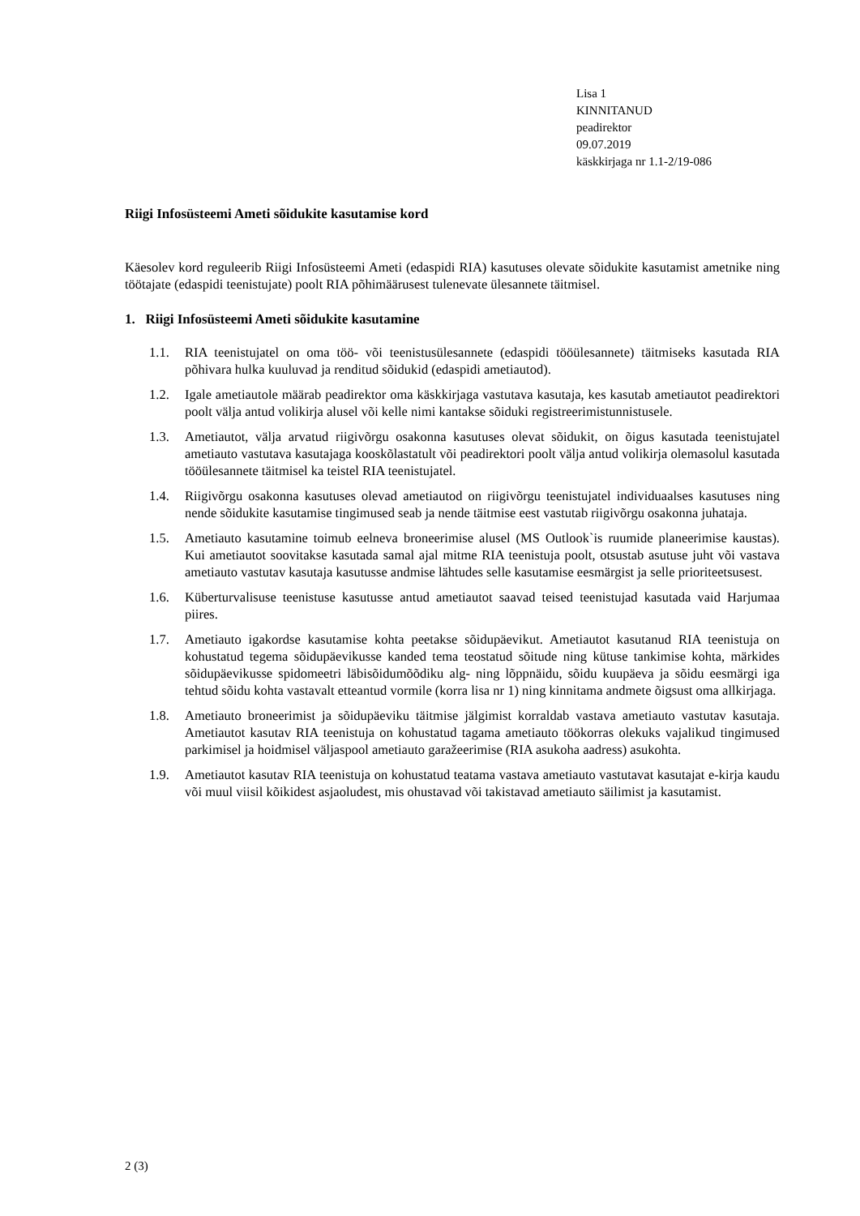Lisa 1
KINNITANUD
peadirektor
09.07.2019
käskkirjaga nr 1.1-2/19-086
Riigi Infosüsteemi Ameti sõidukite kasutamise kord
Käesolev kord reguleerib Riigi Infosüsteemi Ameti (edaspidi RIA) kasutuses olevate sõidukite kasutamist ametnike ning töötajate (edaspidi teenistujate) poolt RIA põhimäärusest tulenevate ülesannete täitmisel.
1. Riigi Infosüsteemi Ameti sõidukite kasutamine
1.1. RIA teenistujatel on oma töö- või teenistusülesannete (edaspidi tööülesannete) täitmiseks kasutada RIA põhivara hulka kuuluvad ja renditud sõidukid (edaspidi ametiautod).
1.2. Igale ametiautole määrab peadirektor oma käskkirjaga vastutava kasutaja, kes kasutab ametiautot peadirektori poolt välja antud volikirja alusel või kelle nimi kantakse sõiduki registreerimistunnistusele.
1.3. Ametiautot, välja arvatud riigivõrgu osakonna kasutuses olevat sõidukit, on õigus kasutada teenistujatel ametiauto vastutava kasutajaga kooskõlastatult või peadirektori poolt välja antud volikirja olemasolul kasutada tööülesannete täitmisel ka teistel RIA teenistujatel.
1.4. Riigivõrgu osakonna kasutuses olevad ametiautod on riigivõrgu teenistujatel individuaalses kasutuses ning nende sõidukite kasutamise tingimused seab ja nende täitmise eest vastutab riigivõrgu osakonna juhataja.
1.5. Ametiauto kasutamine toimub eelneva broneerimise alusel (MS Outlook`is ruumide planeerimise kaustas). Kui ametiautot soovitakse kasutada samal ajal mitme RIA teenistuja poolt, otsustab asutuse juht või vastava ametiauto vastutav kasutaja kasutusse andmise lähtudes selle kasutamise eesmärgist ja selle prioriteetsusest.
1.6. Küberturvalisuse teenistuse kasutusse antud ametiautot saavad teised teenistujad kasutada vaid Harjumaa piires.
1.7. Ametiauto igakordse kasutamise kohta peetakse sõidupäevikut. Ametiautot kasutanud RIA teenistuja on kohustatud tegema sõidupäevikusse kanded tema teostatud sõitude ning kütuse tankimise kohta, märkides sõidupäevikusse spidomeetri läbisõidumõõdiku alg- ning lõppnäidu, sõidu kuupäeva ja sõidu eesmärgi iga tehtud sõidu kohta vastavalt etteantud vormile (korra lisa nr 1) ning kinnitama andmete õigsust oma allkirjaga.
1.8. Ametiauto broneerimist ja sõidupäeviku täitmise jälgimist korraldab vastava ametiauto vastutav kasutaja. Ametiautot kasutav RIA teenistuja on kohustatud tagama ametiauto töökorras olekuks vajalikud tingimused parkimisel ja hoidmisel väljaspool ametiauto garažeerimise (RIA asukoha aadress) asukohta.
1.9. Ametiautot kasutav RIA teenistuja on kohustatud teatama vastava ametiauto vastutavat kasutajat e-kirja kaudu või muul viisil kõikidest asjaoludest, mis ohustavad või takistavad ametiauto säilimist ja kasutamist.
2 (3)